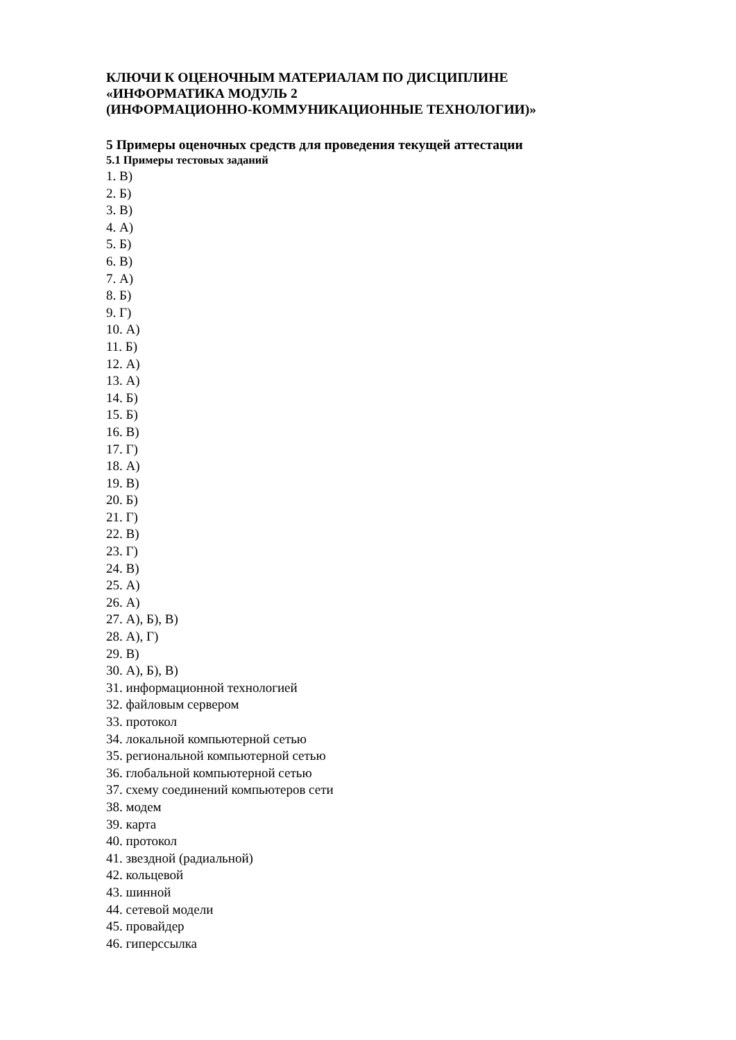КЛЮЧИ К ОЦЕНОЧНЫМ МАТЕРИАЛАМ ПО ДИСЦИПЛИНЕ
«ИНФОРМАТИКА МОДУЛЬ 2
(ИНФОРМАЦИОННО-КОММУНИКАЦИОННЫЕ ТЕХНОЛОГИИ)»
5 Примеры оценочных средств для проведения текущей аттестации
5.1 Примеры тестовых заданий
1. В)
2. Б)
3. В)
4. А)
5. Б)
6. В)
7. А)
8. Б)
9. Г)
10. А)
11. Б)
12. А)
13. А)
14. Б)
15. Б)
16. В)
17. Г)
18. А)
19. В)
20. Б)
21. Г)
22. В)
23. Г)
24. В)
25. А)
26. А)
27. А), Б), В)
28. А), Г)
29. В)
30. А), Б), В)
31. информационной технологией
32. файловым сервером
33. протокол
34. локальной компьютерной сетью
35. региональной компьютерной сетью
36. глобальной компьютерной сетью
37. схему соединений компьютеров сети
38. модем
39. карта
40. протокол
41. звездной (радиальной)
42. кольцевой
43. шинной
44. сетевой модели
45. провайдер
46. гиперссылка